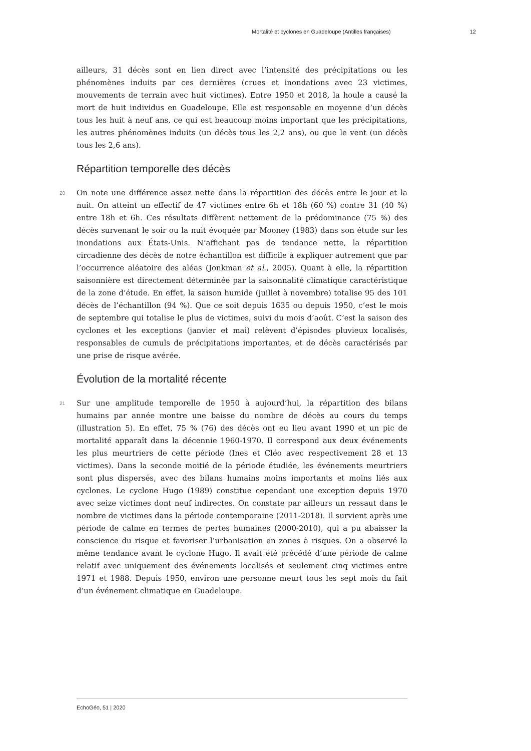Mortalité et cyclones en Guadeloupe (Antilles françaises) 12
ailleurs, 31 décès sont en lien direct avec l’intensité des précipitations ou les phénomènes induits par ces dernières (crues et inondations avec 23 victimes, mouvements de terrain avec huit victimes). Entre 1950 et 2018, la houle a causé la mort de huit individus en Guadeloupe. Elle est responsable en moyenne d’un décès tous les huit à neuf ans, ce qui est beaucoup moins important que les précipitations, les autres phénomènes induits (un décès tous les 2,2 ans), ou que le vent (un décès tous les 2,6 ans).
Répartition temporelle des décès
20 On note une différence assez nette dans la répartition des décès entre le jour et la nuit. On atteint un effectif de 47 victimes entre 6h et 18h (60 %) contre 31 (40 %) entre 18h et 6h. Ces résultats diffèrent nettement de la prédominance (75 %) des décès survenant le soir ou la nuit évoquée par Mooney (1983) dans son étude sur les inondations aux États-Unis. N’affichant pas de tendance nette, la répartition circadienne des décès de notre échantillon est difficile à expliquer autrement que par l’occurrence aléatoire des aléas (Jonkman et al., 2005). Quant à elle, la répartition saisonnière est directement déterminée par la saisonnalité climatique caractéristique de la zone d’étude. En effet, la saison humide (juillet à novembre) totalise 95 des 101 décès de l’échantillon (94 %). Que ce soit depuis 1635 ou depuis 1950, c’est le mois de septembre qui totalise le plus de victimes, suivi du mois d’août. C’est la saison des cyclones et les exceptions (janvier et mai) relèvent d’épisodes pluvieux localisés, responsables de cumuls de précipitations importantes, et de décès caractérisés par une prise de risque avérée.
Évolution de la mortalité récente
21 Sur une amplitude temporelle de 1950 à aujourd’hui, la répartition des bilans humains par année montre une baisse du nombre de décès au cours du temps (illustration 5). En effet, 75 % (76) des décès ont eu lieu avant 1990 et un pic de mortalité apparaît dans la décennie 1960-1970. Il correspond aux deux événements les plus meurtriers de cette période (Ines et Cléo avec respectivement 28 et 13 victimes). Dans la seconde moitié de la période étudiée, les événements meurtriers sont plus dispersés, avec des bilans humains moins importants et moins liés aux cyclones. Le cyclone Hugo (1989) constitue cependant une exception depuis 1970 avec seize victimes dont neuf indirectes. On constate par ailleurs un ressaut dans le nombre de victimes dans la période contemporaine (2011-2018). Il survient après une période de calme en termes de pertes humaines (2000-2010), qui a pu abaisser la conscience du risque et favoriser l’urbanisation en zones à risques. On a observé la même tendance avant le cyclone Hugo. Il avait été précédé d’une période de calme relatif avec uniquement des événements localisés et seulement cinq victimes entre 1971 et 1988. Depuis 1950, environ une personne meurt tous les sept mois du fait d’un événement climatique en Guadeloupe.
EchoGéo, 51 | 2020